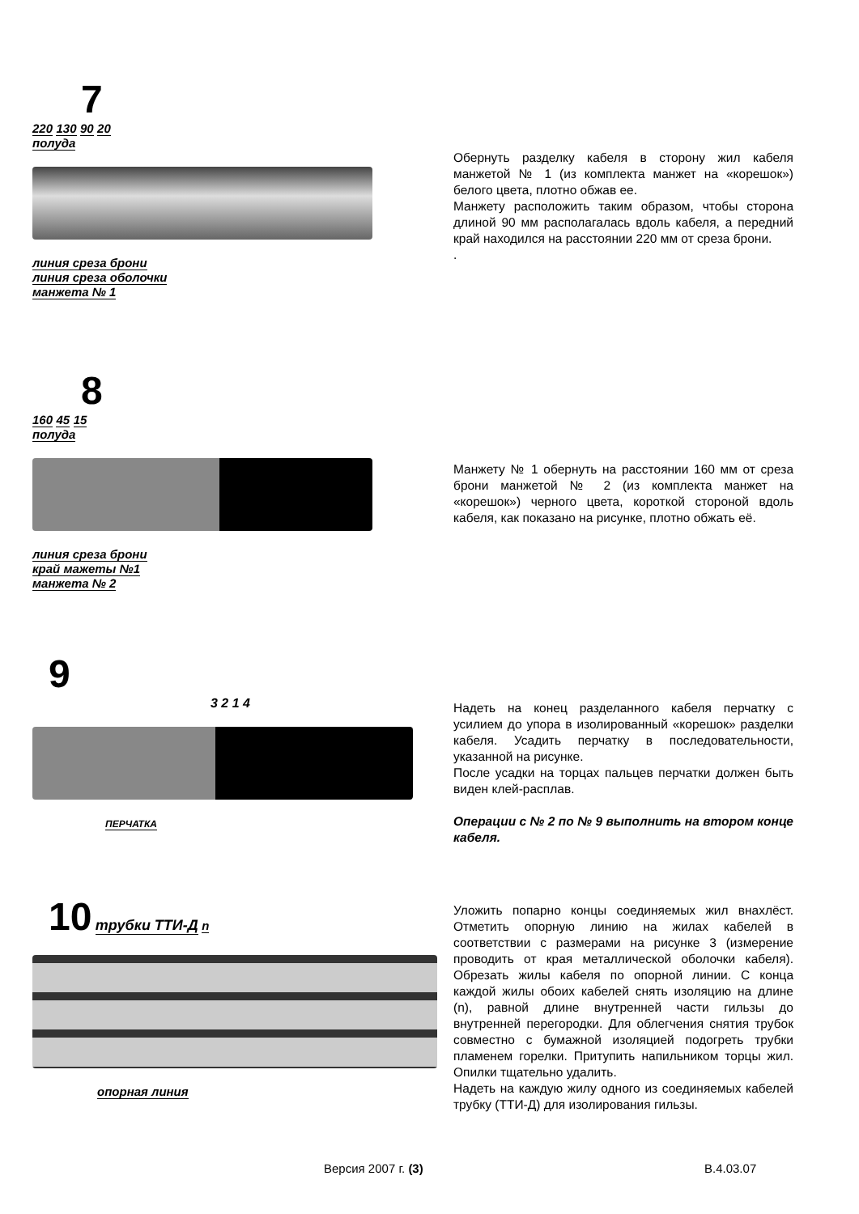7
220 130 90 20
полуда линия среза брони
линия среза оболочки
манжета № 1
Обернуть разделку кабеля в сторону жил кабеля манжетой № 1 (из комплекта манжет на «корешок») белого цвета, плотно обжав ее.
Манжету расположить таким образом, чтобы сторона длиной 90 мм располагалась вдоль кабеля, а передний край находился на расстоянии 220 мм от среза брони.
.
8
160 45 15
полуда линия среза брони
край мажеты №1
манжета № 2
Манжету № 1 обернуть на расстоянии 160 мм от среза брони манжетой № 2 (из комплекта манжет на «корешок») черного цвета, короткой стороной вдоль кабеля, как показано на рисунке, плотно обжать её.
9
3 2 1 4
ПЕРЧАТКА
Надеть на конец разделанного кабеля перчатку с усилием до упора в изолированный «корешок» разделки кабеля. Усадить перчатку в последовательности, указанной на рисунке.
После усадки на торцах пальцев перчатки должен быть виден клей-расплав.
Операции с № 2 по № 9 выполнить на втором конце кабеля.
10
трубки ТТИ-Д n опорная линия
Уложить попарно концы соединяемых жил внахлёст. Отметить опорную линию на жилах кабелей в соответствии с размерами на рисунке 3 (измерение проводить от края металлической оболочки кабеля). Обрезать жилы кабеля по опорной линии. С конца каждой жилы обоих кабелей снять изоляцию на длине (n), равной длине внутренней части гильзы до внутренней перегородки. Для облегчения снятия трубок совместно с бумажной изоляцией подогреть трубки пламенем горелки. Притупить напильником торцы жил. Опилки тщательно удалить.
Надеть на каждую жилу одного из соединяемых кабелей трубку (ТТИ-Д) для изолирования гильзы.
Версия 2007 г. (3) В.4.03.07